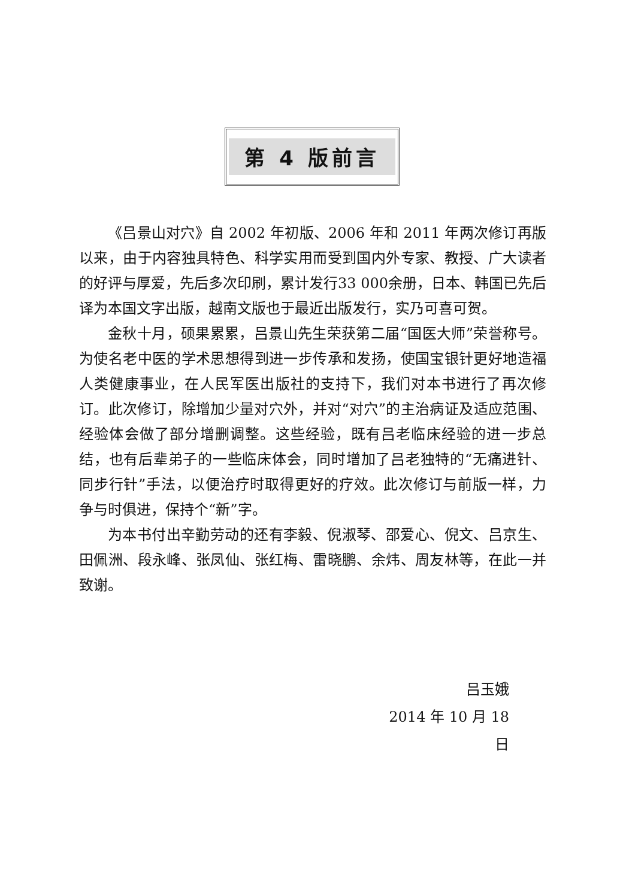第 4 版前言
《吕景山对穴》自 2002 年初版、2006 年和 2011 年两次修订再版以来，由于内容独具特色、科学实用而受到国内外专家、教授、广大读者的好评与厚爱，先后多次印刷，累计发行33 000余册，日本、韩国已先后译为本国文字出版，越南文版也于最近出版发行，实乃可喜可贺。
金秋十月，硕果累累，吕景山先生荣获第二届“国医大师”荣誉称号。为使名老中医的学术思想得到进一步传承和发扬，使国宝银针更好地造福人类健康事业，在人民军医出版社的支持下，我们对本书进行了再次修订。此次修订，除增加少量对穴外，并对“对穴”的主治病证及适应范围、经验体会做了部分增删调整。这些经验，既有吕老临床经验的进一步总结，也有后辈弟子的一些临床体会，同时增加了吕老独特的“无痛进针、同步行针”手法，以便治疗时取得更好的疗效。此次修订与前版一样，力争与时俱进，保持个“新”字。
为本书付出辛勤劳动的还有李毅、倪淑琴、邵爱心、倪文、吕京生、田佩洲、段永峰、张凤仙、张红梅、雷晓鹏、余炜、周友林等，在此一并致谢。
吕玉娥
2014 年 10 月 18 日